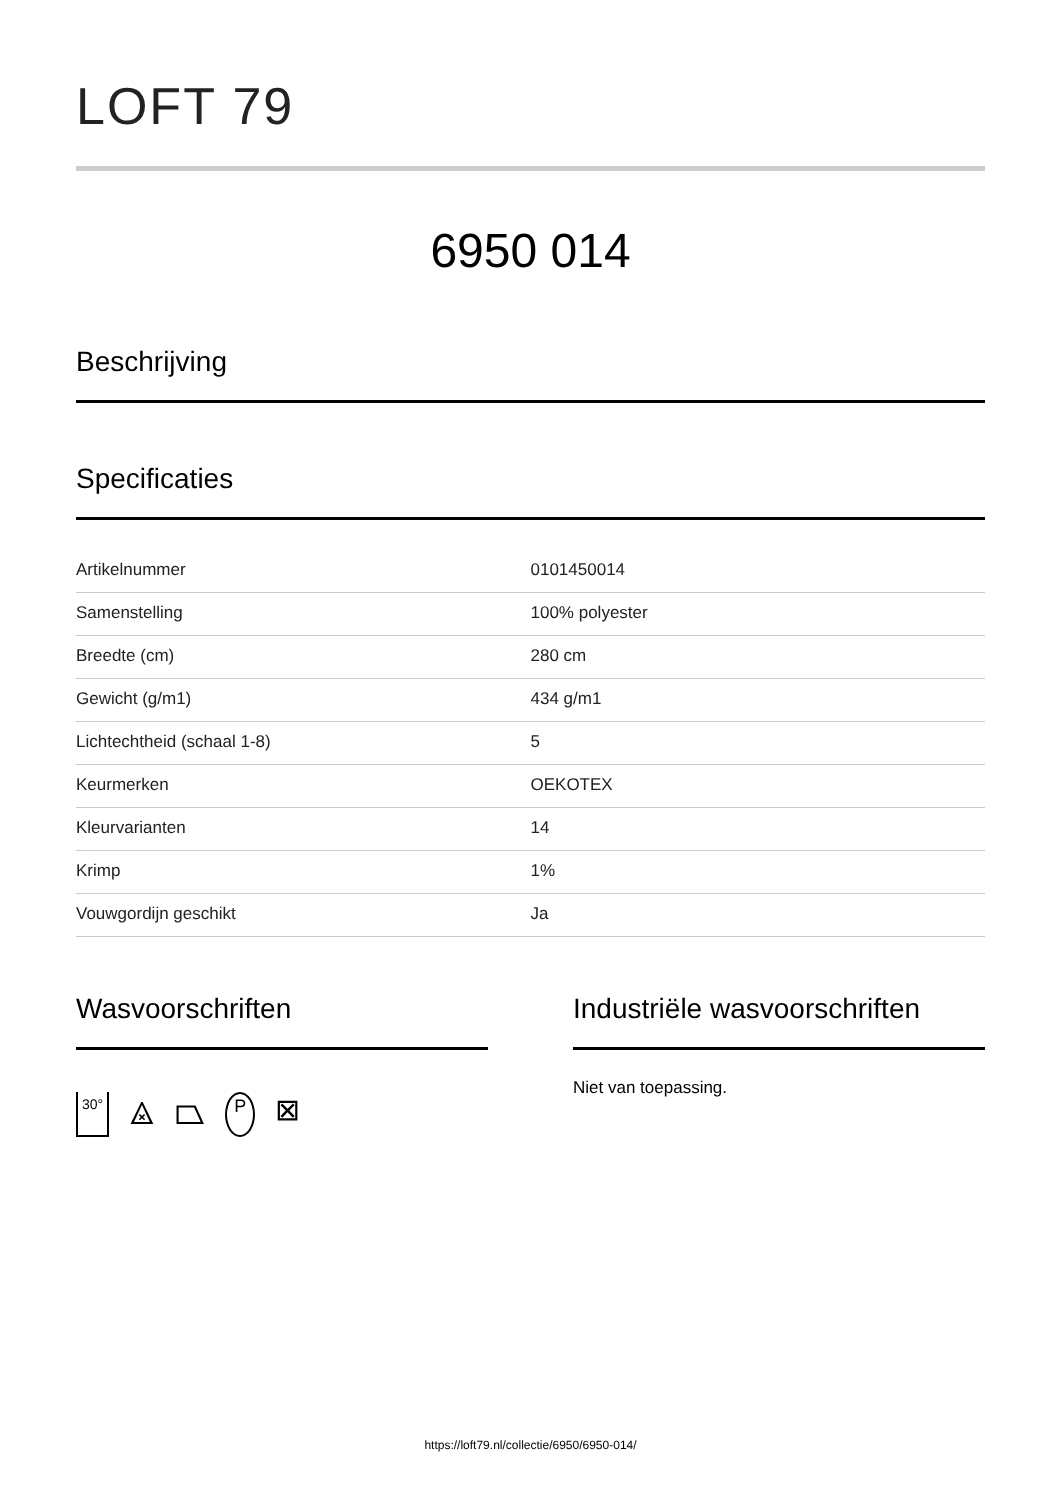LOFT 79
6950 014
Beschrijving
Specificaties
| Artikelnummer | 0101450014 |
| Samenstelling | 100% polyester |
| Breedte (cm) | 280 cm |
| Gewicht (g/m1) | 434 g/m1 |
| Lichtechtheid (schaal 1-8) | 5 |
| Keurmerken | OEKOTEX |
| Kleurvarianten | 14 |
| Krimp | 1% |
| Vouwgordijn geschikt | Ja |
Wasvoorschriften
30° ⨻ ⏢ P ⊠
Industriële wasvoorschriften
Niet van toepassing.
https://loft79.nl/collectie/6950/6950-014/